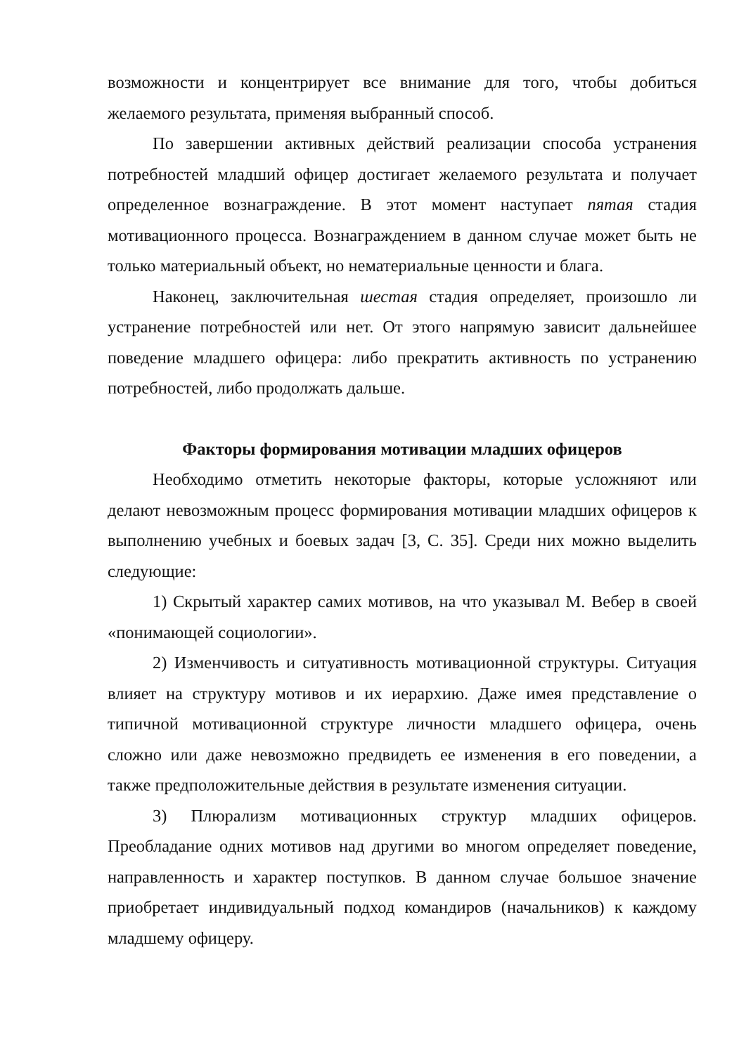возможности и концентрирует все внимание для того, чтобы добиться желаемого результата, применяя выбранный способ.
По завершении активных действий реализации способа устранения потребностей младший офицер достигает желаемого результата и получает определенное вознаграждение. В этот момент наступает пятая стадия мотивационного процесса. Вознаграждением в данном случае может быть не только материальный объект, но нематериальные ценности и блага.
Наконец, заключительная шестая стадия определяет, произошло ли устранение потребностей или нет. От этого напрямую зависит дальнейшее поведение младшего офицера: либо прекратить активность по устранению потребностей, либо продолжать дальше.
Факторы формирования мотивации младших офицеров
Необходимо отметить некоторые факторы, которые усложняют или делают невозможным процесс формирования мотивации младших офицеров к выполнению учебных и боевых задач [3, С. 35]. Среди них можно выделить следующие:
1) Скрытый характер самих мотивов, на что указывал М. Вебер в своей «понимающей социологии».
2) Изменчивость и ситуативность мотивационной структуры. Ситуация влияет на структуру мотивов и их иерархию. Даже имея представление о типичной мотивационной структуре личности младшего офицера, очень сложно или даже невозможно предвидеть ее изменения в его поведении, а также предположительные действия в результате изменения ситуации.
3) Плюрализм мотивационных структур младших офицеров. Преобладание одних мотивов над другими во многом определяет поведение, направленность и характер поступков. В данном случае большое значение приобретает индивидуальный подход командиров (начальников) к каждому младшему офицеру.